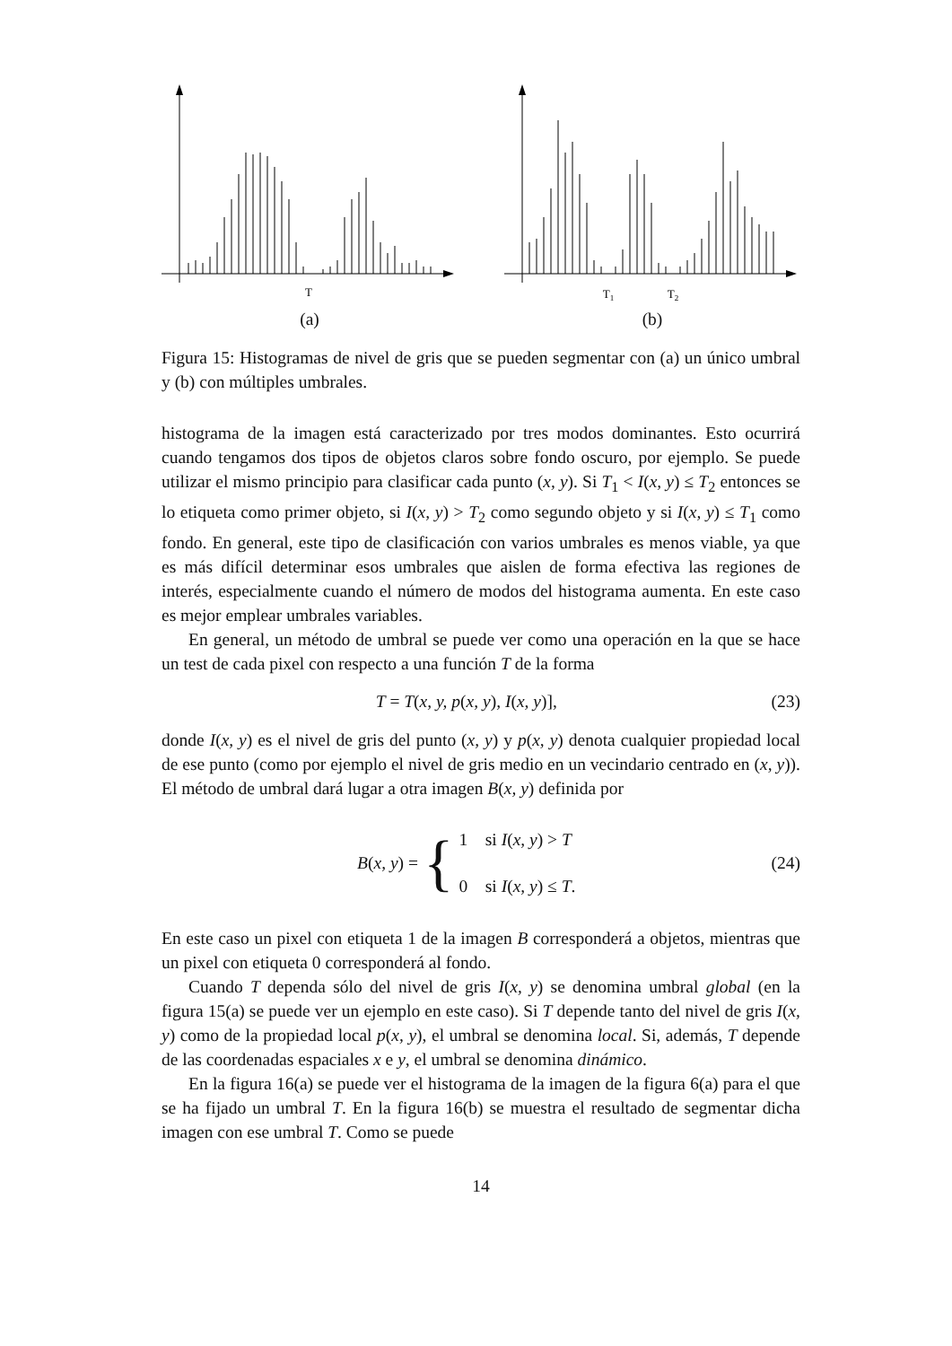T
(a)
T1
T2
(b)
Figura 15: Histogramas de nivel de gris que se pueden segmentar con (a) un único umbral y (b) con múltiples umbrales.
histograma de la imagen está caracterizado por tres modos dominantes. Esto ocurrirá cuando tengamos dos tipos de objetos claros sobre fondo oscuro, por ejemplo. Se puede utilizar el mismo principio para clasificar cada punto (x, y). Si T<sub>1</sub> < I(x, y) ≤ T<sub>2</sub> entonces se lo etiqueta como primer objeto, si I(x, y) > T<sub>2</sub> como segundo objeto y si I(x, y) ≤ T<sub>1</sub> como fondo. En general, este tipo de clasificación con varios umbrales es menos viable, ya que es más difícil determinar esos umbrales que aislen de forma efectiva las regiones de interés, especialmente cuando el número de modos del histograma aumenta. En este caso es mejor emplear umbrales variables.
En general, un método de umbral se puede ver como una operación en la que se hace un test de cada pixel con respecto a una función T de la forma
T = T(x, y, p(x, y), I(x, y)], (23)
donde I(x, y) es el nivel de gris del punto (x, y) y p(x, y) denota cualquier propiedad local de ese punto (como por ejemplo el nivel de gris medio en un vecindario centrado en (x, y)). El método de umbral dará lugar a otra imagen B(x, y) definida por
B(x, y) = { 1 si I(x, y) > T
0 si I(x, y) ≤ T. (24)
En este caso un pixel con etiqueta 1 de la imagen B corresponderá a objetos, mientras que un pixel con etiqueta 0 corresponderá al fondo.
Cuando T dependa sólo del nivel de gris I(x, y) se denomina umbral global (en la figura 15(a) se puede ver un ejemplo en este caso). Si T depende tanto del nivel de gris I(x, y) como de la propiedad local p(x, y), el umbral se denomina local. Si, además, T depende de las coordenadas espaciales x e y, el umbral se denomina dinámico.
En la figura 16(a) se puede ver el histograma de la imagen de la figura 6(a) para el que se ha fijado un umbral T. En la figura 16(b) se muestra el resultado de segmentar dicha imagen con ese umbral T. Como se puede
14